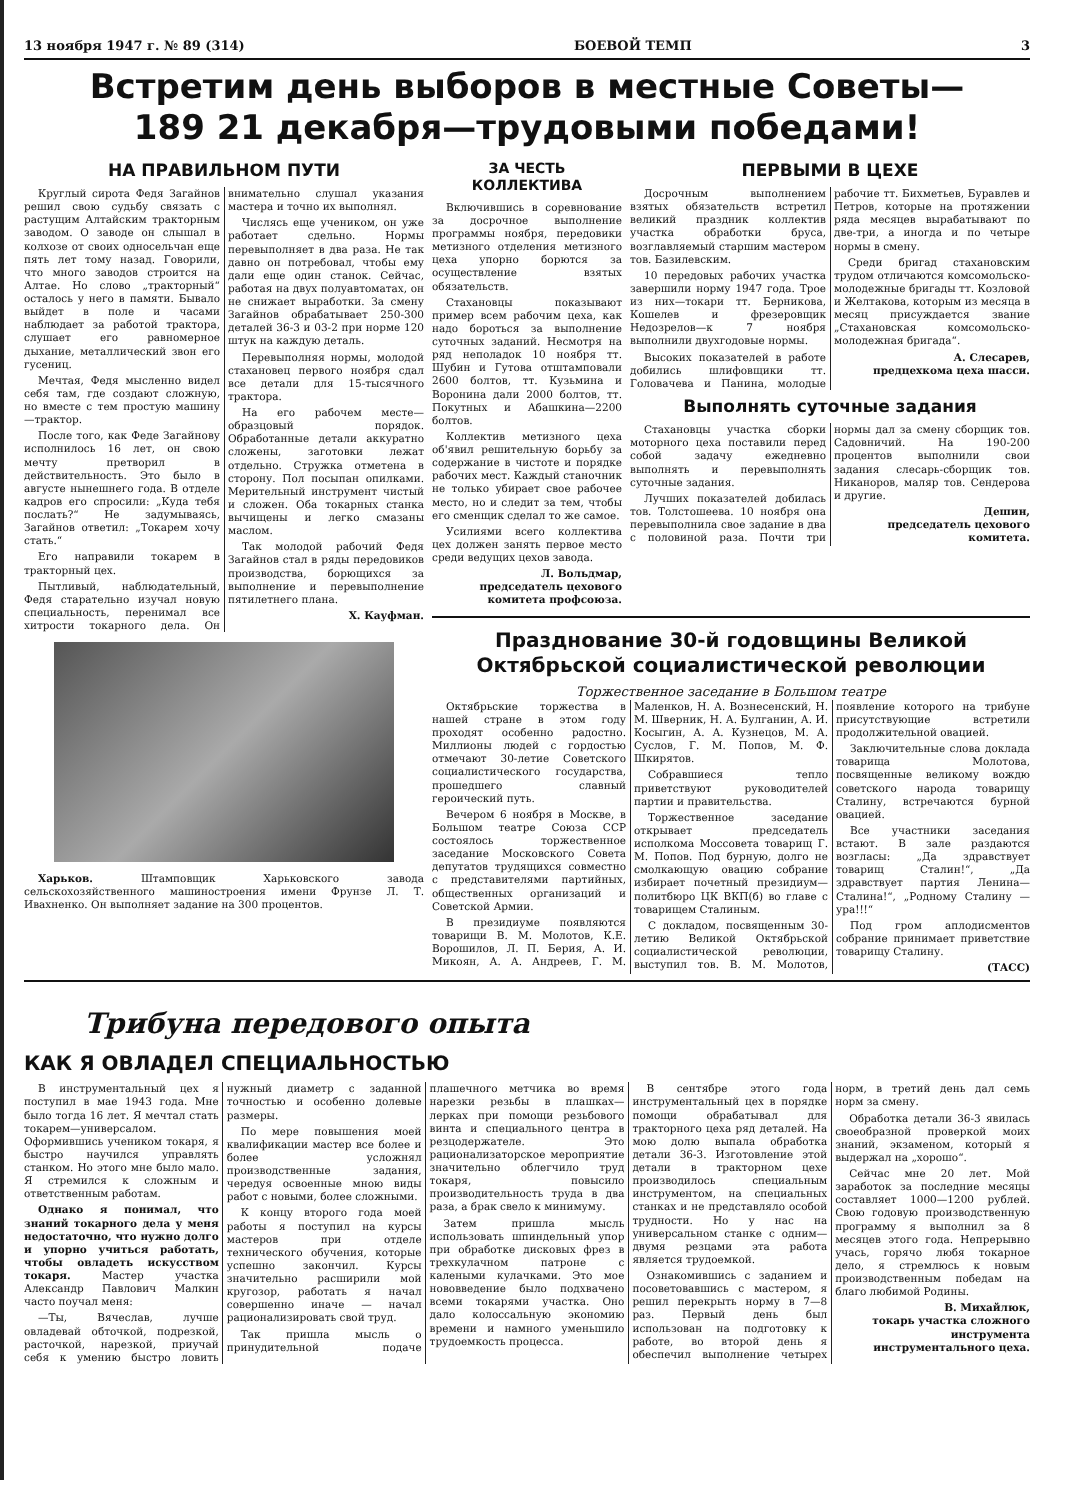13 ноября 1947 г. № 89 (314) БОЕВОЙ ТЕМП 3
Встретим день выборов в местные Советы—
189 21 декабря—трудовыми победами!
НА ПРАВИЛЬНОМ ПУТИ
Круглый сирота Федя Загайнов решил свою судьбу связать с растущим Алтайским тракторным заводом. О заводе он слышал в колхозе от своих односельчан еще пять лет тому назад. Говорили, что много заводов строится на Алтае. Но слово „тракторный“ осталось у него в памяти. Бывало выйдет в поле и часами наблюдает за работой трактора, слушает его равномерное дыхание, металлический звон его гусениц.
Мечтая, Федя мысленно видел себя там, где создают сложную, но вместе с тем простую машину—трактор.
После того, как Феде Загайнову исполнилось 16 лет, он свою мечту претворил в действительность. Это было в августе нынешнего года. В отделе кадров его спросили: „Куда тебя послать?“ Не задумываясь, Загайнов ответил: „Токарем хочу стать.“
Его направили токарем в тракторный цех.
Пытливый, наблюдательный, Федя старательно изучал новую специальность, перенимал все хитрости токарного дела. Он внимательно слушал указания мастера и точно их выполнял.
Числясь еще учеником, он уже работает сдельно. Нормы перевыполняет в два раза. Не так давно он потребовал, чтобы ему дали еще один станок. Сейчас, работая на двух полуавтоматах, он не снижает выработки. За смену Загайнов обрабатывает 250-300 деталей 36-3 и 03-2 при норме 120 штук на каждую деталь.
Перевыполняя нормы, молодой стахановец первого ноября сдал все детали для 15-тысячного трактора.
На его рабочем месте—образцовый порядок. Обработанные детали аккуратно сложены, заготовки лежат отдельно. Стружка отметена в сторону. Пол посыпан опилками. Мерительный инструмент чистый и сложен. Оба токарных станка вычищены и легко смазаны маслом.
Так молодой рабочий Федя Загайнов стал в ряды передовиков производства, борющихся за выполнение и перевыполнение пятилетнего плана.
Х. Кауфман.
Харьков. Штамповщик Харьковского завода сельскохозяйственного машиностроения имени Фрунзе Л. Т. Ивахненко. Он выполняет задание на 300 процентов.
ЗА ЧЕСТЬ КОЛЛЕКТИВА
Включившись в соревнование за досрочное выполнение программы ноября, передовики метизного отделения метизного цеха упорно борются за осуществление взятых обязательств.
Стахановцы показывают пример всем рабочим цеха, как надо бороться за выполнение суточных заданий. Несмотря на ряд неполадок 10 ноября тт. Шубин и Гутова отштамповали 2600 болтов, тт. Кузьмина и Воронина дали 2000 болтов, тт. Покутных и Абашкина—2200 болтов.
Коллектив метизного цеха об'явил решительную борьбу за содержание в чистоте и порядке рабочих мест. Каждый станочник не только убирает свое рабочее место, но и следит за тем, чтобы его сменщик сделал то же самое.
Усилиями всего коллектива цех должен занять первое место среди ведущих цехов завода.
Л. Вольдмар,
председатель цехового комитета профсоюза.
ПЕРВЫМИ В ЦЕХЕ
Досрочным выполнением взятых обязательств встретил великий праздник коллектив участка обработки бруса, возглавляемый старшим мастером тов. Базилевским.
10 передовых рабочих участка завершили норму 1947 года. Трое из них—токари тт. Берникова, Кошелев и фрезеровщик Недозрелов—к 7 ноября выполнили двухгодовые нормы.
Высоких показателей в работе добились шлифовщики тт. Головачева и Панина, молодые рабочие тт. Бихметьев, Буравлев и Петров, которые на протяжении ряда месяцев вырабатывают по две-три, а иногда и по четыре нормы в смену.
Среди бригад стахановским трудом отличаются комсомольско-молодежные бригады тт. Козловой и Желтакова, которым из месяца в месяц присуждается звание „Стахановская комсомольско-молодежная бригада“.
А. Слесарев,
предцехкома цеха шасси.
Выполнять суточные задания
Стахановцы участка сборки моторного цеха поставили перед собой задачу ежедневно выполнять и перевыполнять суточные задания.
Лучших показателей добилась тов. Толстошеева. 10 ноября она перевыполнила свое задание в два с половиной раза. Почти три нормы дал за смену сборщик тов. Садовничий. На 190-200 процентов выполнили свои задания слесарь-сборщик тов. Никаноров, маляр тов. Сендерова и другие.
Дешин,
председатель цехового комитета.
Празднование 30-й годовщины Великой Октябрьской социалистической революции
Торжественное заседание в Большом театре
Октябрьские торжества в нашей стране в этом году проходят особенно радостно. Миллионы людей с гордостью отмечают 30-летие Советского социалистического государства, прошедшего славный героический путь.
Вечером 6 ноября в Москве, в Большом театре Союза ССР состоялось торжественное заседание Московского Совета депутатов трудящихся совместно с представителями партийных, общественных организаций и Советской Армии.
В президиуме появляются товарищи В. М. Молотов, К.Е. Ворошилов, Л. П. Берия, А. И. Микоян, А. А. Андреев, Г. М. Маленков, Н. А. Вознесенский, Н. М. Шверник, Н. А. Булганин, А. И. Косыгин, А. А. Кузнецов, М. А. Суслов, Г. М. Попов, М. Ф. Шкирятов.
Собравшиеся тепло приветствуют руководителей партии и правительства.
Торжественное заседание открывает председатель исполкома Моссовета товарищ Г. М. Попов. Под бурную, долго не смолкающую овацию собрание избирает почетный президиум—политбюро ЦК ВКП(б) во главе с товарищем Сталиным.
С докладом, посвященным 30-летию Великой Октябрьской социалистической революции, выступил тов. В. М. Молотов, появление которого на трибуне присутствующие встретили продолжительной овацией.
Заключительные слова доклада товарища Молотова, посвященные великому вождю советского народа товарищу Сталину, встречаются бурной овацией.
Все участники заседания встают. В зале раздаются возгласы: „Да здравствует товарищ Сталин!“, „Да здравствует партия Ленина—Сталина!“, „Родному Сталину — ура!!!“
Под гром аплодисментов собрание принимает приветствие товарищу Сталину.
(ТАСС)
Трибуна передового опыта
КАК Я ОВЛАДЕЛ СПЕЦИАЛЬНОСТЬЮ
В инструментальный цех я поступил в мае 1943 года. Мне было тогда 16 лет. Я мечтал стать токарем—универсалом. Оформившись учеником токаря, я быстро научился управлять станком. Но этого мне было мало. Я стремился к сложным и ответственным работам.
Однако я понимал, что знаний токарного дела у меня недостаточно, что нужно долго и упорно учиться работать, чтобы овладеть искусством токаря. Мастер участка Александр Павлович Малкин часто поучал меня:
—Ты, Вячеслав, лучше овладевай обточкой, подрезкой, расточкой, нарезкой, приучай себя к умению быстро ловить нужный диаметр с заданной точностью и особенно долевые размеры.
По мере повышения моей квалификации мастер все более и более усложнял производственные задания, чередуя освоенные мною виды работ с новыми, более сложными.
К концу второго года моей работы я поступил на курсы мастеров при отделе технического обучения, которые успешно закончил. Курсы значительно расширили мой кругозор, работать я начал совершенно иначе — начал рационализировать свой труд.
Так пришла мысль о принудительной подаче плашечного метчика во время нарезки резьбы в плашках—лерках при помощи резьбового винта и специального центра в резцодержателе. Это рационализаторское мероприятие значительно облегчило труд токаря, повысило производительность труда в два раза, а брак свело к минимуму.
Затем пришла мысль использовать шпиндельный упор при обработке дисковых фрез в трехкулачном патроне с калеными кулачками. Это мое нововведение было подхвачено всеми токарями участка. Оно дало колоссальную экономию времени и намного уменьшило трудоемкость процесса.
В сентябре этого года инструментальный цех в порядке помощи обрабатывал для тракторного цеха ряд деталей. На мою долю выпала обработка детали 36-3. Изготовление этой детали в тракторном цехе производилось специальным инструментом, на специальных станках и не представляло особой трудности. Но у нас на универсальном станке с одним—двумя резцами эта работа является трудоемкой.
Ознакомившись с заданием и посоветовавшись с мастером, я решил перекрыть норму в 7—8 раз. Первый день был использован на подготовку к работе, во второй день я обеспечил выполнение четырех норм, в третий день дал семь норм за смену.
Обработка детали 36-3 явилась своеобразной проверкой моих знаний, экзаменом, который я выдержал на „хорошо“.
Сейчас мне 20 лет. Мой заработок за последние месяцы составляет 1000—1200 рублей. Свою годовую производственную программу я выполнил за 8 месяцев этого года. Непрерывно учась, горячо любя токарное дело, я стремлюсь к новым производственным победам на благо любимой Родины.
В. Михайлюк,
токарь участка сложного инструмента инструментального цеха.